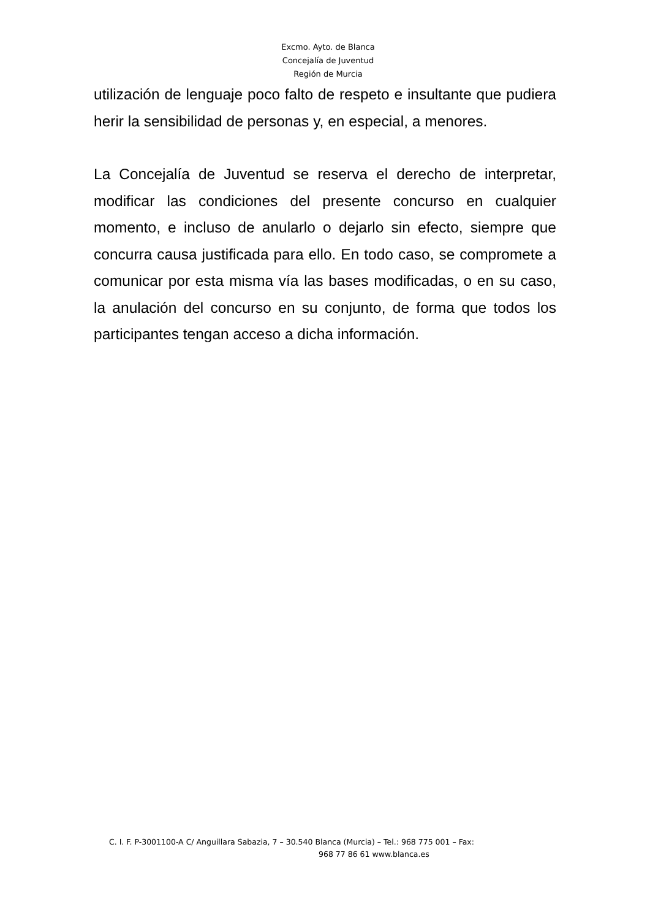Excmo. Ayto. de Blanca
Concejalía de Juventud
Región de Murcia
utilización de lenguaje poco falto de respeto e insultante que pudiera herir la sensibilidad de personas y, en especial, a menores.
La Concejalía de Juventud se reserva el derecho de interpretar, modificar las condiciones del presente concurso en cualquier momento, e incluso de anularlo o dejarlo sin efecto, siempre que concurra causa justificada para ello. En todo caso, se compromete a comunicar por esta misma vía las bases modificadas, o en su caso, la anulación del concurso en su conjunto, de forma que todos los participantes tengan acceso a dicha información.
C. I. F. P-3001100-A C/ Anguillara Sabazia, 7 – 30.540 Blanca (Murcia) – Tel.: 968 775 001 – Fax:
968 77 86 61 www.blanca.es